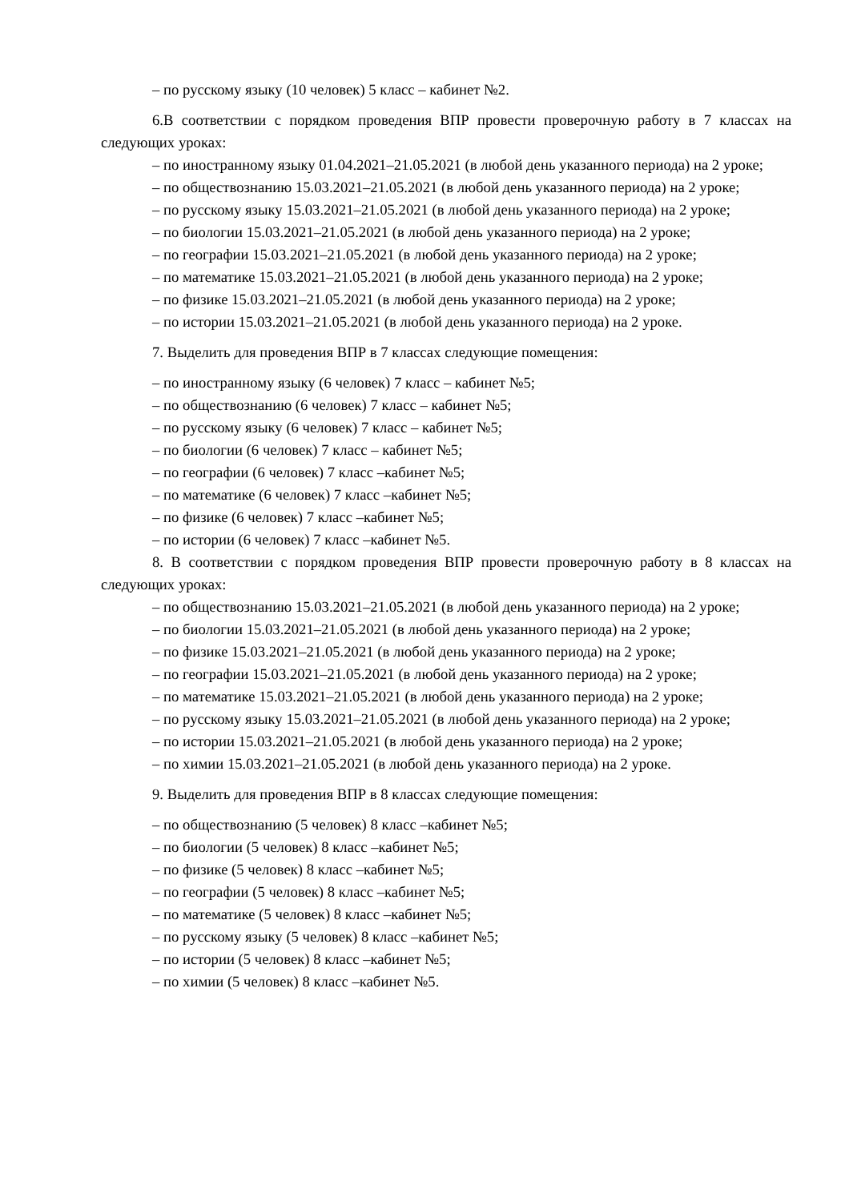– по русскому языку (10 человек) 5 класс – кабинет №2.
6.В соответствии с порядком проведения ВПР провести проверочную работу в 7 классах на следующих уроках:
– по иностранному языку 01.04.2021–21.05.2021 (в любой день указанного периода) на 2 уроке;
– по обществознанию 15.03.2021–21.05.2021 (в любой день указанного периода) на 2 уроке;
– по русскому языку 15.03.2021–21.05.2021 (в любой день указанного периода) на 2 уроке;
– по биологии 15.03.2021–21.05.2021 (в любой день указанного периода) на 2 уроке;
– по географии 15.03.2021–21.05.2021 (в любой день указанного периода) на 2 уроке;
– по математике 15.03.2021–21.05.2021 (в любой день указанного периода) на 2 уроке;
– по физике 15.03.2021–21.05.2021 (в любой день указанного периода) на 2 уроке;
– по истории 15.03.2021–21.05.2021 (в любой день указанного периода) на 2 уроке.
7. Выделить для проведения ВПР в 7 классах следующие помещения:
– по иностранному языку (6 человек) 7 класс – кабинет №5;
– по обществознанию (6 человек) 7 класс – кабинет №5;
– по русскому языку (6 человек) 7 класс – кабинет №5;
– по биологии (6 человек) 7 класс – кабинет №5;
– по географии (6 человек) 7 класс –кабинет №5;
– по математике (6 человек) 7 класс –кабинет №5;
– по физике (6 человек) 7 класс –кабинет №5;
– по истории (6 человек) 7 класс –кабинет №5.
8. В соответствии с порядком проведения ВПР провести проверочную работу в 8 классах на следующих уроках:
– по обществознанию 15.03.2021–21.05.2021 (в любой день указанного периода) на 2 уроке;
– по биологии 15.03.2021–21.05.2021 (в любой день указанного периода) на 2 уроке;
– по физике 15.03.2021–21.05.2021 (в любой день указанного периода) на 2 уроке;
– по географии 15.03.2021–21.05.2021 (в любой день указанного периода) на 2 уроке;
– по математике 15.03.2021–21.05.2021 (в любой день указанного периода) на 2 уроке;
– по русскому языку 15.03.2021–21.05.2021 (в любой день указанного периода) на 2 уроке;
– по истории 15.03.2021–21.05.2021 (в любой день указанного периода) на 2 уроке;
– по химии 15.03.2021–21.05.2021 (в любой день указанного периода) на 2 уроке.
9. Выделить для проведения ВПР в 8 классах следующие помещения:
– по обществознанию (5 человек) 8 класс –кабинет №5;
– по биологии (5 человек) 8 класс –кабинет №5;
– по физике (5 человек) 8 класс –кабинет №5;
– по географии (5 человек) 8 класс –кабинет №5;
– по математике (5 человек) 8 класс –кабинет №5;
– по русскому языку (5 человек) 8 класс –кабинет №5;
– по истории (5 человек) 8 класс –кабинет №5;
– по химии (5 человек) 8 класс –кабинет №5.